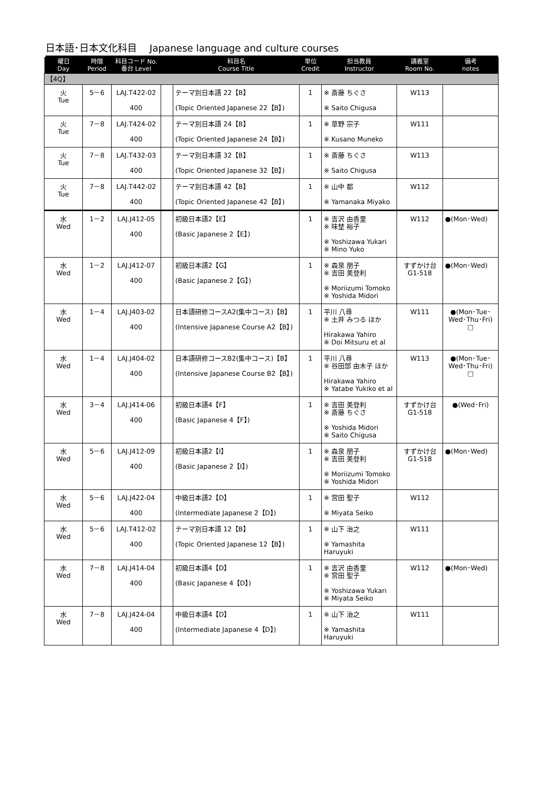日本語･日本文化科目　 Japanese language and culture courses
| 曜日 Day | 時限 Period | 科目コード No. 番台 Level | | 科目名 Course Title | 単位 Credit | 担当教員 Instructor | 講義室 Room No. | 備考 notes |
| --- | --- | --- | --- | --- | --- | --- | --- | --- |
| 【4Q】 | | | | | | | | |
| 火 Tue | 5－6 | LAJ.T422-02 400 | | テーマ別日本語 22【B】 (Topic Oriented Japanese 22【B】) | 1 | ※ 斎藤 ちぐさ ※ Saito Chigusa | W113 | |
| 火 Tue | 7－8 | LAJ.T424-02 400 | | テーマ別日本語 24【B】 (Topic Oriented Japanese 24【B】) | 1 | ※ 草野 宗子 ※ Kusano Muneko | W111 | |
| 火 Tue | 7－8 | LAJ.T432-03 400 | | テーマ別日本語 32【B】 (Topic Oriented Japanese 32【B】) | 1 | ※ 斎藤 ちぐさ ※ Saito Chigusa | W113 | |
| 火 Tue | 7－8 | LAJ.T442-02 400 | | テーマ別日本語 42【B】 (Topic Oriented Japanese 42【B】) | 1 | ※ 山中 都 ※ Yamanaka Miyako | W112 | |
| 水 Wed | 1－2 | LAJ.J412-05 400 | | 初級日本語2【E】 (Basic Japanese 2【E】) | 1 | ※ 吉沢 由香里 ※ 味埜 裕子 ※ Yoshizawa Yukari ※ Mino Yuko | W112 | ●(Mon･Wed) |
| 水 Wed | 1－2 | LAJ.J412-07 400 | | 初級日本語2【G】 (Basic Japanese 2【G】) | 1 | ※ 森泉 朋子 ※ 吉田 美登利 ※ Moriizumi Tomoko ※ Yoshida Midori | すずかけ台 G1-518 | ●(Mon･Wed) |
| 水 Wed | 1－4 | LAJ.J403-02 400 | | 日本語研修コースA2(集中コース)【B】 (Intensive Japanese Course A2【B】) | 1 | 平川 八尋 ※ 土井 みつる ほか Hirakawa Yahiro ※ Doi Mitsuru et al | W111 | ●(Mon･Tue･Wed･Thu･Fri) □ |
| 水 Wed | 1－4 | LAJ.J404-02 400 | | 日本語研修コースB2(集中コース)【B】 (Intensive Japanese Course B2【B】) | 1 | 平川 八尋 ※ 谷田部 由木子 ほか Hirakawa Yahiro ※ Yatabe Yukiko et al | W113 | ●(Mon･Tue･Wed･Thu･Fri) □ |
| 水 Wed | 3－4 | LAJ.J414-06 400 | | 初級日本語4【F】 (Basic Japanese 4【F】) | 1 | ※ 吉田 美登利 ※ 斎藤 ちぐさ ※ Yoshida Midori ※ Saito Chigusa | すずかけ台 G1-518 | ●(Wed･Fri) |
| 水 Wed | 5－6 | LAJ.J412-09 400 | | 初級日本語2【I】 (Basic Japanese 2【I】) | 1 | ※ 森泉 朋子 ※ 吉田 美登利 ※ Moriizumi Tomoko ※ Yoshida Midori | すずかけ台 G1-518 | ●(Mon･Wed) |
| 水 Wed | 5－6 | LAJ.J422-04 400 | | 中級日本語2【D】 (Intermediate Japanese 2【D】) | 1 | ※ 宮田 聖子 ※ Miyata Seiko | W112 | |
| 水 Wed | 5－6 | LAJ.T412-02 400 | | テーマ別日本語 12【B】 (Topic Oriented Japanese 12【B】) | 1 | ※ 山下 治之 ※ Yamashita Haruyuki | W111 | |
| 水 Wed | 7－8 | LAJ.J414-04 400 | | 初級日本語4【D】 (Basic Japanese 4【D】) | 1 | ※ 吉沢 由香里 ※ 宮田 聖子 ※ Yoshizawa Yukari ※ Miyata Seiko | W112 | ●(Mon･Wed) |
| 水 Wed | 7－8 | LAJ.J424-04 400 | | 中級日本語4【D】 (Intermediate Japanese 4【D】) | 1 | ※ 山下 治之 ※ Yamashita Haruyuki | W111 | |